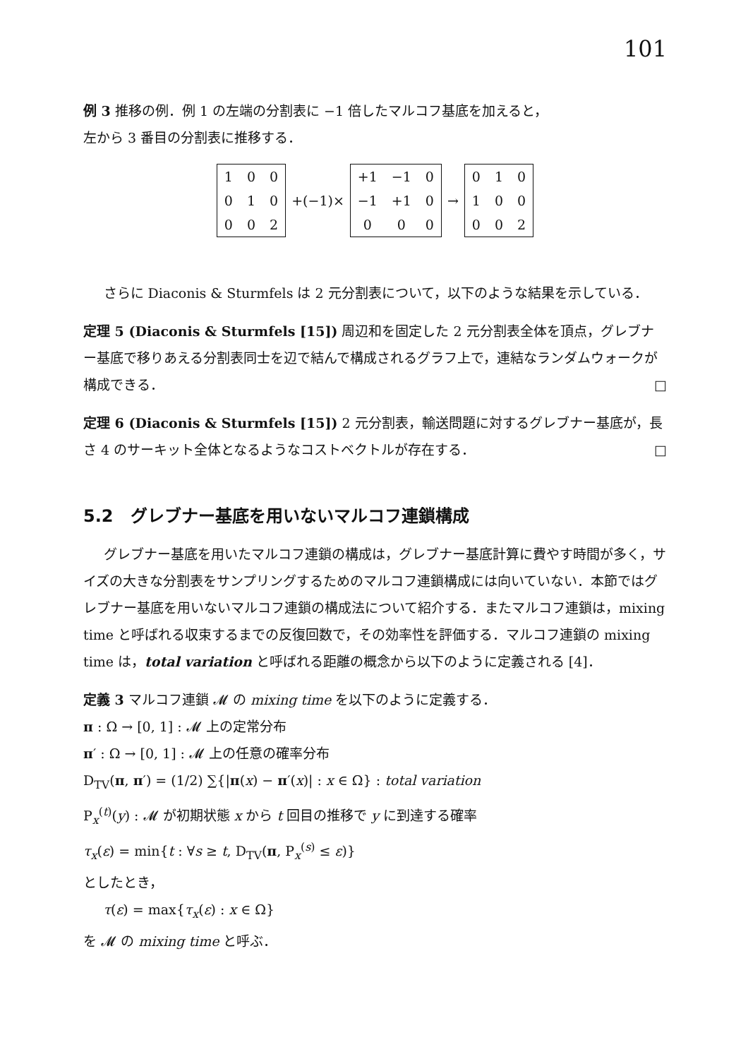101
例 3 推移の例．例 1 の左端の分割表に −1 倍したマルコフ基底を加えると，
左から 3 番目の分割表に推移する．
| 1 | 0 | 0 |
| 0 | 1 | 0 |
| 0 | 0 | 2 |
+(−1)×
| +1 | −1 | 0 |
| −1 | +1 | 0 |
| 0 | 0 | 0 |
→
| 0 | 1 | 0 |
| 1 | 0 | 0 |
| 0 | 0 | 2 |
さらに Diaconis & Sturmfels は 2 元分割表について，以下のような結果を示している．
定理 5 (Diaconis & Sturmfels [15]) 周辺和を固定した 2 元分割表全体を頂点，グレブナー基底で移りあえる分割表同士を辺で結んで構成されるグラフ上で，連結なランダムウォークが構成できる． □
定理 6 (Diaconis & Sturmfels [15]) 2 元分割表，輸送問題に対するグレブナー基底が，長さ 4 のサーキット全体となるようなコストベクトルが存在する． □
5.2　グレブナー基底を用いないマルコフ連鎖構成
グレブナー基底を用いたマルコフ連鎖の構成は，グレブナー基底計算に費やす時間が多く，サイズの大きな分割表をサンプリングするためのマルコフ連鎖構成には向いていない．本節ではグレブナー基底を用いないマルコフ連鎖の構成法について紹介する．またマルコフ連鎖は，mixing time と呼ばれる収束するまでの反復回数で，その効率性を評価する．マルコフ連鎖の mixing time は，total variation と呼ばれる距離の概念から以下のように定義される [4]．
定義 3 マルコフ連鎖 𝓜 の mixing time を以下のように定義する．
π : Ω → [0, 1] : 𝓜 上の定常分布
π′ : Ω → [0, 1] : 𝓜 上の任意の確率分布
D<sub>TV</sub>(π, π′) = (1/2) ∑{|π(x) − π′(x)| : x ∈ Ω} : total variation
P<sub>x</sub><sup>(t)</sup>(y) : 𝓜 が初期状態 x から t 回目の推移で y に到達する確率
τ<sub>x</sub>(ε) = min{t : ∀s ≥ t, D<sub>TV</sub>(π, P<sub>x</sub><sup>(s)</sup> ≤ ε)}
としたとき，
τ(ε) = max{τ<sub>x</sub>(ε) : x ∈ Ω}
を 𝓜 の mixing time と呼ぶ．